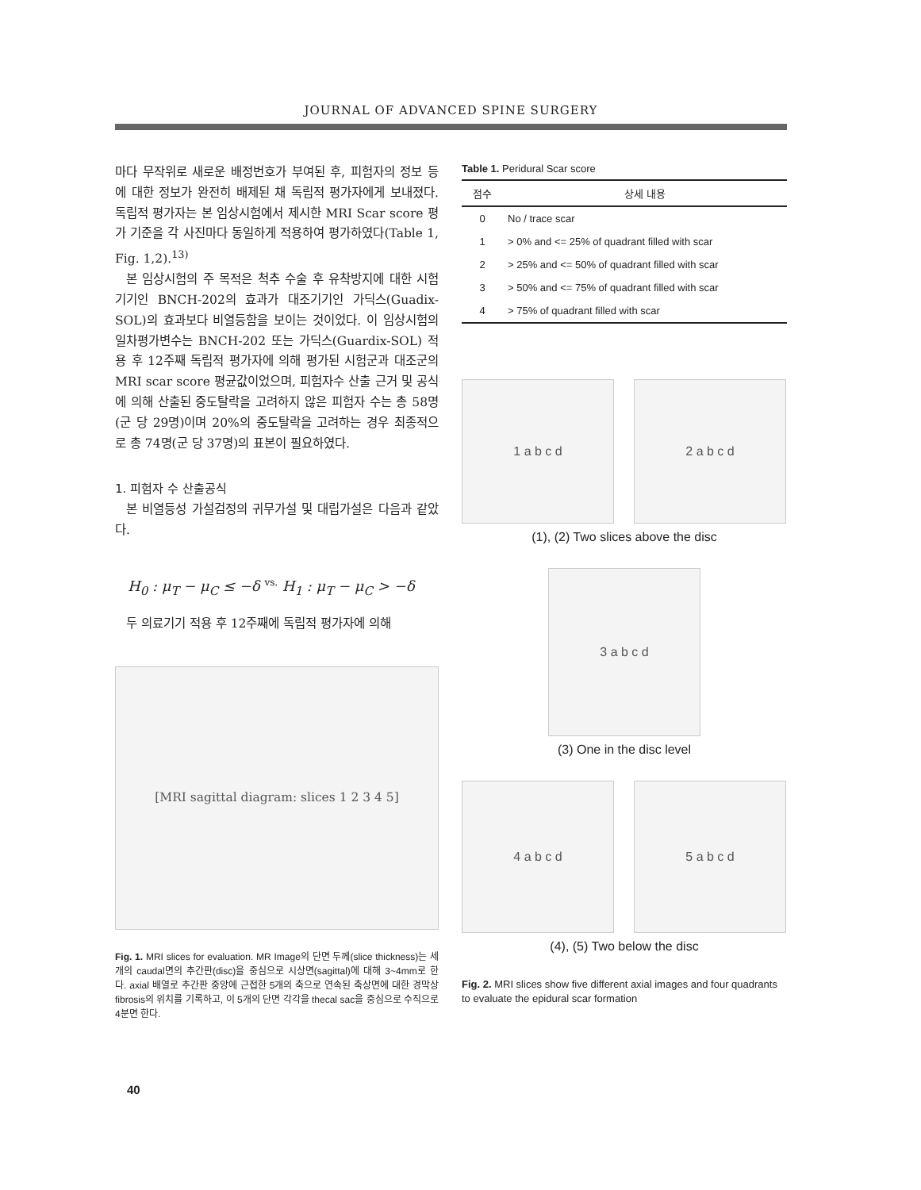JOURNAL OF ADVANCED SPINE SURGERY
마다 무작위로 새로운 배정번호가 부여된 후, 피험자의 정보 등에 대한 정보가 완전히 배제된 채 독립적 평가자에게 보내졌다. 독립적 평가자는 본 임상시험에서 제시한 MRI Scar score 평가 기준을 각 사진마다 동일하게 적용하여 평가하였다(Table 1, Fig. 1,2).<sup>13)</sup>
본 임상시험의 주 목적은 척추 수술 후 유착방지에 대한 시험기기인 BNCH-202의 효과가 대조기기인 가딕스(Guadix-SOL)의 효과보다 비열등함을 보이는 것이었다. 이 임상시험의 일차평가변수는 BNCH-202 또는 가딕스(Guardix-SOL) 적용 후 12주째 독립적 평가자에 의해 평가된 시험군과 대조군의 MRI scar score 평균값이었으며, 피험자수 산출 근거 및 공식에 의해 산출된 중도탈락을 고려하지 않은 피험자 수는 총 58명 (군 당 29명)이며 20%의 중도탈락을 고려하는 경우 최종적으로 총 74명(군 당 37명)의 표본이 필요하였다.
1. 피험자 수 산출공식
본 비열등성 가설검정의 귀무가설 및 대립가설은 다음과 같았다.
H<sub>0</sub> : μ<sub>T</sub> − μ<sub>C</sub> ≤ −δ vs. H<sub>1</sub> : μ<sub>T</sub> − μ<sub>C</sub> > −δ
두 의료기기 적용 후 12주째에 독립적 평가자에 의해
[MRI sagittal diagram: slices 1 2 3 4 5]
Fig. 1. MRI slices for evaluation. MR Image의 단면 두께(slice thickness)는 세 개의 caudal면의 추간판(disc)을 중심으로 시상면(sagittal)에 대해 3~4mm로 한다. axial 배열로 추간판 중앙에 근접한 5개의 축으로 연속된 축상면에 대한 경막상 fibrosis의 위치를 기록하고, 이 5개의 단면 각각을 thecal sac을 중심으로 수직으로 4분면 한다.
Table 1. Peridural Scar score
| 점수 | 상세 내용 |
| --- | --- |
| 0 | No / trace scar |
| 1 | > 0% and <= 25% of quadrant filled with scar |
| 2 | > 25% and <= 50% of quadrant filled with scar |
| 3 | > 50% and <= 75% of quadrant filled with scar |
| 4 | > 75% of quadrant filled with scar |
1 a b c d 2 a b c d
(1), (2) Two slices above the disc
3 a b c d
(3) One in the disc level
4 a b c d 5 a b c d
(4), (5) Two below the disc
Fig. 2. MRI slices show five different axial images and four quadrants to evaluate the epidural scar formation
40